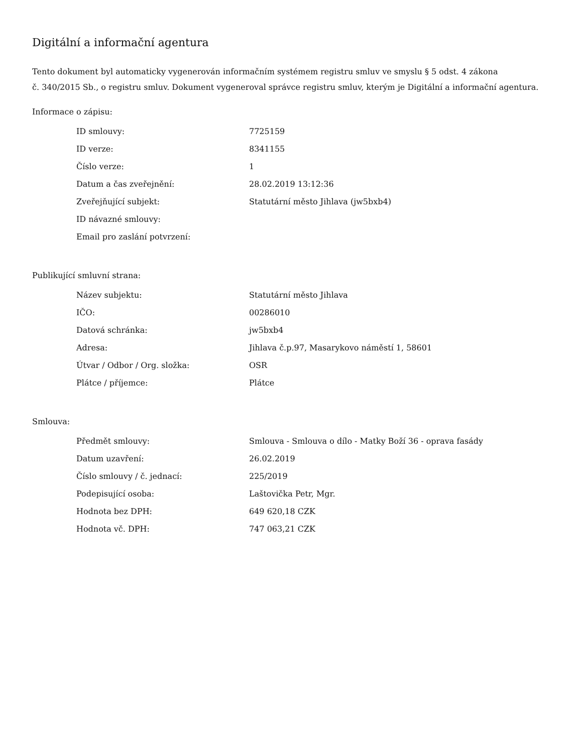Digitální a informační agentura
Tento dokument byl automaticky vygenerován informačním systémem registru smluv ve smyslu § 5 odst. 4 zákona
č. 340/2015 Sb., o registru smluv. Dokument vygeneroval správce registru smluv, kterým je Digitální a informační agentura.
Informace o zápisu:
| ID smlouvy: | 7725159 |
| ID verze: | 8341155 |
| Číslo verze: | 1 |
| Datum a čas zveřejnění: | 28.02.2019 13:12:36 |
| Zveřejňující subjekt: | Statutární město Jihlava (jw5bxb4) |
| ID návazné smlouvy: | |
| Email pro zaslání potvrzení: | |
Publikující smluvní strana:
| Název subjektu: | Statutární město Jihlava |
| IČO: | 00286010 |
| Datová schránka: | jw5bxb4 |
| Adresa: | Jihlava č.p.97, Masarykovo náměstí 1, 58601 |
| Útvar / Odbor / Org. složka: | OSR |
| Plátce / příjemce: | Plátce |
Smlouva:
| Předmět smlouvy: | Smlouva - Smlouva o dílo - Matky Boží 36 - oprava fasády |
| Datum uzavření: | 26.02.2019 |
| Číslo smlouvy / č. jednací: | 225/2019 |
| Podepisující osoba: | Laštovička Petr, Mgr. |
| Hodnota bez DPH: | 649 620,18 CZK |
| Hodnota vč. DPH: | 747 063,21 CZK |